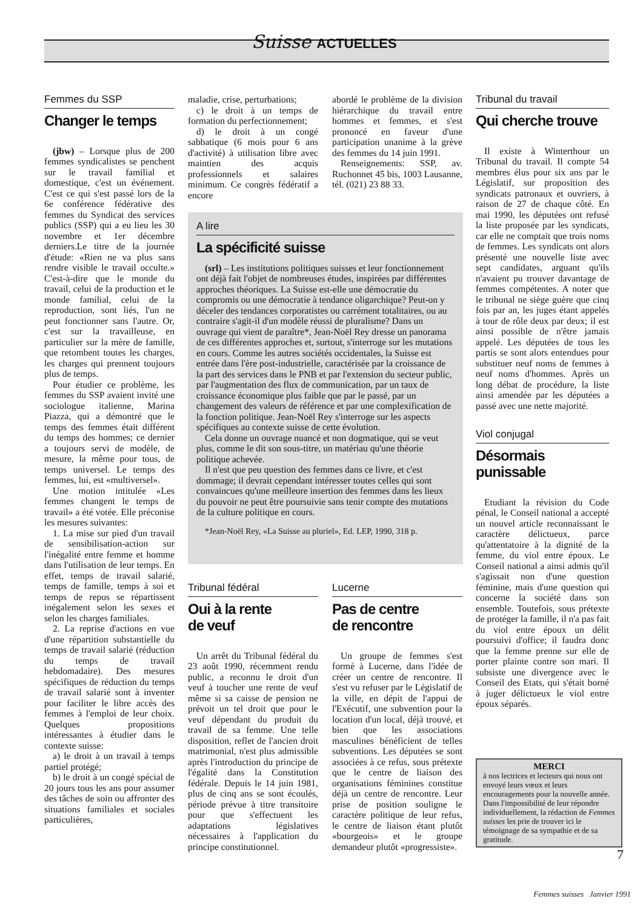Suisse ACTUELLES
Femmes du SSP
Changer le temps
(jbw) – Lorsque plus de 200 femmes syndicalistes se penchent sur le travail familial et domestique, c'est un événement. C'est ce qui s'est passé lors de la 6e conférence fédérative des femmes du Syndicat des services publics (SSP) qui a eu lieu les 30 novembre et 1er décembre derniers.Le titre de la journée d'étude: «Rien ne va plus sans rendre visible le travail occulte.» C'est-à-dire que le monde du travail, celui de la production et le monde familial, celui de la reproduction, sont liés, l'un ne peut fonctionner sans l'autre. Or, c'est sur la travailleuse, en particulier sur la mère de famille, que retombent toutes les charges, les charges qui prennent toujours plus de temps.
Pour étudier ce problème, les femmes du SSP avaient invité une sociologue italienne, Marina Piazza, qui a démontré que le temps des femmes était différent du temps des hommes; ce dernier a toujours servi de modèle, de mesure, la même pour tous, de temps universel. Le temps des femmes, lui, est «multiversel».
Une motion intitulée «Les femmes changent le temps de travail» a été votée. Elle préconise les mesures suivantes:
1. La mise sur pied d'un travail de sensibilisation-action sur l'inégalité entre femme et homme dans l'utilisation de leur temps. En effet, temps de travail salarié, temps de famille, temps à soi et temps de repos se répartissent inégalement selon les sexes et selon les charges familiales.
2. La reprise d'actions en vue d'une répartition substantielle du temps de travail salarié (réduction du temps de travail hebdomadaire). Des mesures spécifiques de réduction du temps de travail salarié sont à inventer pour faciliter le libre accès des femmes à l'emploi de leur choix. Quelques propositions intéressantes à étudier dans le contexte suisse:
a) le droit à un travail à temps partiel protégé;
b) le droit à un congé spécial de 20 jours tous les ans pour assumer des tâches de soin ou affronter des situations familiales et sociales particulières,
maladie, crise, perturbations;
c) le droit à un temps de formation du perfectionnement;
d) le droit à un congé sabbatique (6 mois pour 6 ans d'activité) à utilisation libre avec maintien des acquis professionnels et salaires minimum. Ce congrès fédératif a encore
abordé le problème de la division hiérarchique du travail entre hommes et femmes, et s'est prononcé en faveur d'une participation unanime à la grève des femmes du 14 juin 1991.
Renseignements: SSP, av. Ruchonnet 45 bis, 1003 Lausanne, tél. (021) 23 88 33.
A lire
La spécificité suisse
(srl) – Les institutions politiques suisses et leur fonctionnement ont déjà fait l'objet de nombreuses études, inspirées par différentes approches théoriques. La Suisse est-elle une démocratie du compromis ou une démocratie à tendance oligarchique? Peut-on y déceler des tendances corporatistes ou carrément totalitaires, ou au contraire s'agit-il d'un modèle réussi de pluralisme? Dans un ouvrage qui vient de paraître*, Jean-Noël Rey dresse un panorama de ces différentes approches et, surtout, s'interroge sur les mutations en cours. Comme les autres sociétés occidentales, la Suisse est entrée dans l'ère post-industrielle, caractérisée par la croissance de la part des services dans le PNB et par l'extension du secteur public, par l'augmentation des flux de communication, par un taux de croissance économique plus faible que par le passé, par un changement des valeurs de référence et par une complexification de la fonction politique. Jean-Noël Rey s'interroge sur les aspects spécifiques au contexte suisse de cette évolution.
Cela donne un ouvrage nuancé et non dogmatique, qui se veut plus, comme le dit son sous-titre, un matériau qu'une théorie politique achevée.
Il n'est que peu question des femmes dans ce livre, et c'est dommage; il devrait cependant intéresser toutes celles qui sont convaincues qu'une meilleure insertion des femmes dans les lieux du pouvoir ne peut être poursuivie sans tenir compte des mutations de la culture politique en cours.
*Jean-Noël Rey, «La Suisse au pluriel», Ed. LEP, 1990, 318 p.
Tribunal fédéral
Oui à la rente
de veuf
Un arrêt du Tribunal fédéral du 23 août 1990, récemment rendu public, a reconnu le droit d'un veuf à toucher une rente de veuf même si sa caisse de pension ne prévoit un tel droit que pour le veuf dépendant du produit du travail de sa femme. Une telle disposition, reflet de l'ancien droit matrimonial, n'est plus admissible après l'introduction du principe de l'égalité dans la Constitution fédérale. Depuis le 14 juin 1981, plus de cinq ans se sont écoulés, période prévue à titre transitoire pour que s'effectuent les adaptations législatives nécessaires à l'application du principe constitutionnel.
Lucerne
Pas de centre
de rencontre
Un groupe de femmes s'est formé à Lucerne, dans l'idée de créer un centre de rencontre. Il s'est vu refuser par le Législatif de la ville, en dépit de l'appui de l'Exécutif, une subvention pour la location d'un local, déjà trouvé, et bien que les associations masculines bénéficient de telles subventions. Les députées se sont associées à ce refus, sous prétexte que le centre de liaison des organisations féminines constitue déjà un centre de rencontre. Leur prise de position souligne le caractère politique de leur refus, le centre de liaison étant plutôt «bourgeois» et le groupe demandeur plutôt «progressiste».
Tribunal du travail
Qui cherche trouve
Il existe à Winterthour un Tribunal du travail. Il compte 54 membres élus pour six ans par le Législatif, sur proposition des syndicats patronaux et ouvriers, à raison de 27 de chaque côté. En mai 1990, les députées ont refusé la liste proposée par les syndicats, car elle ne comptait que trois noms de femmes. Les syndicats ont alors présenté une nouvelle liste avec sept candidates, arguant qu'ils n'avaient pu trouver davantage de femmes compétentes. A noter que le tribunal ne siège guère que cinq fois par an, les juges étant appelés à tour de rôle deux par deux; il est ainsi possible de n'être jamais appelé. Les députées de tous les partis se sont alors entendues pour substituer neuf noms de femmes à neuf noms d'hommes. Après un long débat de procédure, la liste ainsi amendée par les députées a passé avec une nette majorité.
Viol conjugal
Désormais punissable
Etudiant la révision du Code pénal, le Conseil national a accepté un nouvel article reconnaissant le caractère délictueux, parce qu'attentatoire à la dignité de la femme, du viol entre époux. Le Conseil national a ainsi admis qu'il s'agissait non d'une question féminine, mais d'une question qui concerne la société dans son ensemble. Toutefois, sous prétexte de protéger la famille, il n'a pas fait du viol entre époux un délit poursuivi d'office; il faudra donc que la femme prenne sur elle de porter plainte contre son mari. Il subsiste une divergence avec le Conseil des Etats, qui s'était borné à juger délictueux le viol entre époux séparés.
MERCI
à nos lectrices et lecteurs qui nous ont envoyé leurs vœux et leurs encouragements pour la nouvelle année. Dans l'impossibilité de leur répondre individuellement, la rédaction de Femmes suisses les prie de trouver ici le témoignage de sa sympathie et de sa gratitude.
7
Femmes suisses Janvier 1991